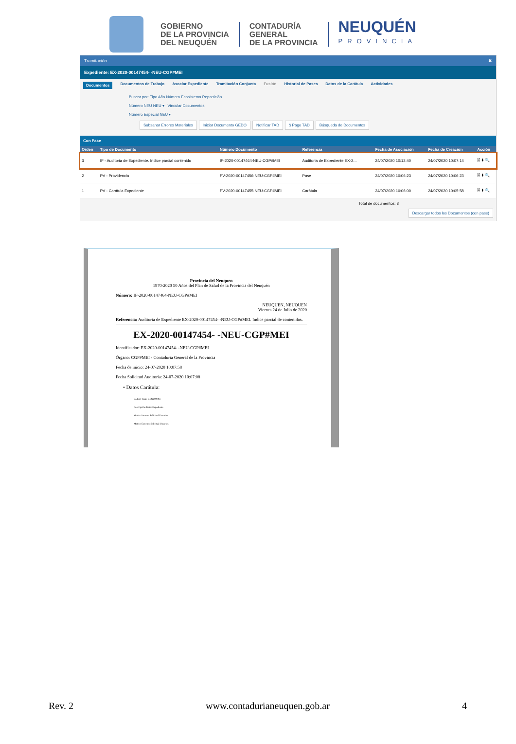GOBIERNO
DE LA PROVINCIA
DEL NEUQUÉN
CONTADURÍA
GENERAL
DE LA PROVINCIA
NEUQUÉN
PROVINCIA
Tramitación ✖
Expediente: EX-2020-00147454- -NEU-CGP#MEI
Documentos Documentos de Trabajo Asociar Expediente Tramitación Conjunta Fusión Historial de Pases Datos de la Carátula Actividades
Buscar por: Tipo Año Número Ecosistema Repartición
Número NEU NEU ▾ Vincular Documentos
Número Especial NEU ▾
Subsanar Errores Materiales Iniciar Documento GEDO Notificar TAD $ Pago TAD Búsqueda de Documentos
Con Pase
| Orden | Tipo de Documento | Número Documento | Referencia | Fecha de Asociación | Fecha de Creación | Acción |
| --- | --- | --- | --- | --- | --- | --- |
| 3 | IF - Auditoria de Expediente. Indice parcial contenido | IF-2020-00147464-NEU-CGP#MEI | Auditoria de Expediente EX-2... | 24/07/2020 10:12:40 | 24/07/2020 10:07:14 | 🗎 ⬇ 🔍 |
| 2 | PV - Providencia | PV-2020-00147456-NEU-CGP#MEI | Pase | 24/07/2020 10:06:23 | 24/07/2020 10:06:23 | 🗎 ⬇ 🔍 |
| 1 | PV - Carátula Expediente | PV-2020-00147455-NEU-CGP#MEI | Carátula | 24/07/2020 10:06:00 | 24/07/2020 10:05:58 | 🗎 ⬇ 🔍 |
Total de documentos: 3
Descargar todos los Documentos (con pase)
Provincia del Neuquen
1970-2020 50 Años del Plan de Salud de la Provincia del Neuquén
Número: IF-2020-00147464-NEU-CGP#MEI
NEUQUEN, NEUQUEN
Viernes 24 de Julio de 2020
Referencia: Auditoria de Expediente EX-2020-00147454- -NEU-CGP#MEI. Indice parcial de contenidos.
EX-2020-00147454- -NEU-CGP#MEI
Identificador: EX-2020-00147454- -NEU-CGP#MEI
Órgano: CGP#MEI - Contaduria General de la Provincia
Fecha de inicio: 24-07-2020 10:07:58
Fecha Solicitud Auditoria: 24-07-2020 10:07:08
• Datos Carátula:
Código Trata: GENE00004
Descripción Trata: Expediente
Motivo Interno: Solicitud Usuarios
Motivo Externo: Solicitud Usuarios
Rev. 2 www.contadurianeuquen.gob.ar 4